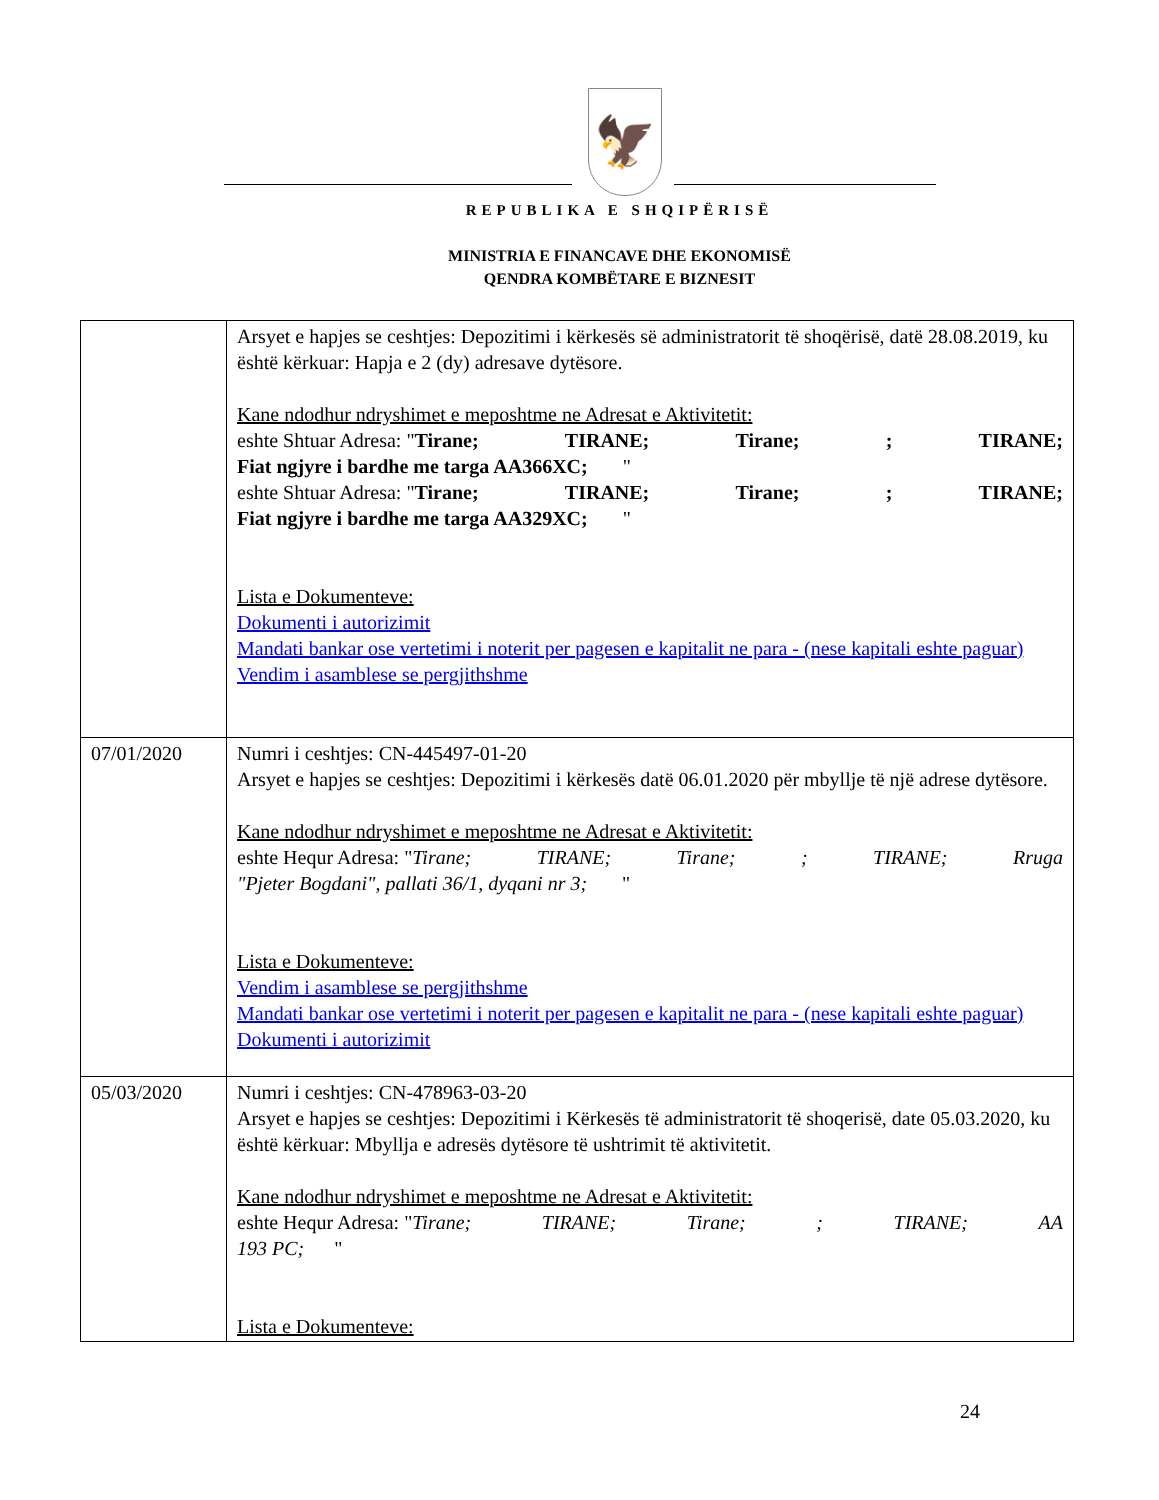🦅
REPUBLIKA E SHQIPËRISË
MINISTRIA E FINANCAVE DHE EKONOMISË
QENDRA KOMBËTARE E BIZNESIT
| | Arsyet e hapjes se ceshtjes: Depozitimi i kërkesës së administratorit të shoqërisë, datë 28.08.2019, ku është kërkuar: Hapja e 2 (dy) adresave dytësore. Kane ndodhur ndryshimet e meposhtme ne Adresat e Aktivitetit: eshte Shtuar Adresa: " Tirane; TIRANE; Tirane; ; TIRANE; Fiat ngjyre i bardhe me targa AA366XC; " eshte Shtuar Adresa: " Tirane; TIRANE; Tirane; ; TIRANE; Fiat ngjyre i bardhe me targa AA329XC; " Lista e Dokumenteve: Dokumenti i autorizimit Mandati bankar ose vertetimi i noterit per pagesen e kapitalit ne para - (nese kapitali eshte paguar) Vendim i asamblese se pergjithshme |
| 07/01/2020 | Numri i ceshtjes: CN-445497-01-20 Arsyet e hapjes se ceshtjes: Depozitimi i kërkesës datë 06.01.2020 për mbyllje të një adrese dytësore. Kane ndodhur ndryshimet e meposhtme ne Adresat e Aktivitetit: eshte Hequr Adresa: " Tirane; TIRANE; Tirane; ; TIRANE; Rruga "Pjeter Bogdani", pallati 36/1, dyqani nr 3; " Lista e Dokumenteve: Vendim i asamblese se pergjithshme Mandati bankar ose vertetimi i noterit per pagesen e kapitalit ne para - (nese kapitali eshte paguar) Dokumenti i autorizimit |
| 05/03/2020 | Numri i ceshtjes: CN-478963-03-20 Arsyet e hapjes se ceshtjes: Depozitimi i Kërkesës të administratorit të shoqerisë, date 05.03.2020, ku është kërkuar: Mbyllja e adresës dytësore të ushtrimit të aktivitetit. Kane ndodhur ndryshimet e meposhtme ne Adresat e Aktivitetit: eshte Hequr Adresa: " Tirane; TIRANE; Tirane; ; TIRANE; AA 193 PC; " Lista e Dokumenteve: |
24